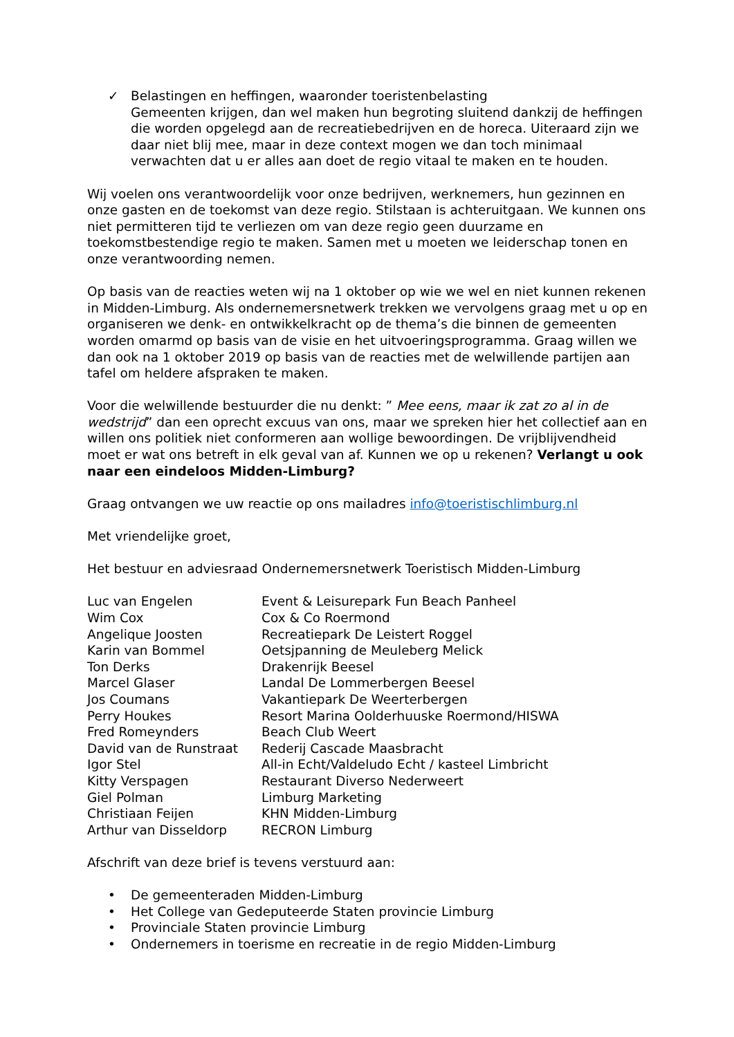✓ Belastingen en heffingen, waaronder toeristenbelasting
Gemeenten krijgen, dan wel maken hun begroting sluitend dankzij de heffingen die worden opgelegd aan de recreatiebedrijven en de horeca. Uiteraard zijn we daar niet blij mee, maar in deze context mogen we dan toch minimaal verwachten dat u er alles aan doet de regio vitaal te maken en te houden.
Wij voelen ons verantwoordelijk voor onze bedrijven, werknemers, hun gezinnen en onze gasten en de toekomst van deze regio. Stilstaan is achteruitgaan. We kunnen ons niet permitteren tijd te verliezen om van deze regio geen duurzame en toekomstbestendige regio te maken. Samen met u moeten we leiderschap tonen en onze verantwoording nemen.
Op basis van de reacties weten wij na 1 oktober op wie we wel en niet kunnen rekenen in Midden-Limburg. Als ondernemersnetwerk trekken we vervolgens graag met u op en organiseren we denk- en ontwikkelkracht op de thema’s die binnen de gemeenten worden omarmd op basis van de visie en het uitvoeringsprogramma. Graag willen we dan ook na 1 oktober 2019 op basis van de reacties met de welwillende partijen aan tafel om heldere afspraken te maken.
Voor die welwillende bestuurder die nu denkt: ” Mee eens, maar ik zat zo al in de wedstrijd” dan een oprecht excuus van ons, maar we spreken hier het collectief aan en willen ons politiek niet conformeren aan wollige bewoordingen. De vrijblijvendheid moet er wat ons betreft in elk geval van af. Kunnen we op u rekenen? Verlangt u ook naar een eindeloos Midden-Limburg?
Graag ontvangen we uw reactie op ons mailadres info@toeristischlimburg.nl
Met vriendelijke groet,
Het bestuur en adviesraad Ondernemersnetwerk Toeristisch Midden-Limburg
| Luc van Engelen | Event & Leisurepark Fun Beach Panheel |
| Wim Cox | Cox & Co Roermond |
| Angelique Joosten | Recreatiepark De Leistert Roggel |
| Karin van Bommel | Oetsjpanning de Meuleberg Melick |
| Ton Derks | Drakenrijk Beesel |
| Marcel Glaser | Landal De Lommerbergen Beesel |
| Jos Coumans | Vakantiepark De Weerterbergen |
| Perry Houkes | Resort Marina Oolderhuuske Roermond/HISWA |
| Fred Romeynders | Beach Club Weert |
| David van de Runstraat | Rederij Cascade Maasbracht |
| Igor Stel | All-in Echt/Valdeludo Echt / kasteel Limbricht |
| Kitty Verspagen | Restaurant Diverso Nederweert |
| Giel Polman | Limburg Marketing |
| Christiaan Feijen | KHN Midden-Limburg |
| Arthur van Disseldorp | RECRON Limburg |
Afschrift van deze brief is tevens verstuurd aan:
• De gemeenteraden Midden-Limburg
• Het College van Gedeputeerde Staten provincie Limburg
• Provinciale Staten provincie Limburg
• Ondernemers in toerisme en recreatie in de regio Midden-Limburg